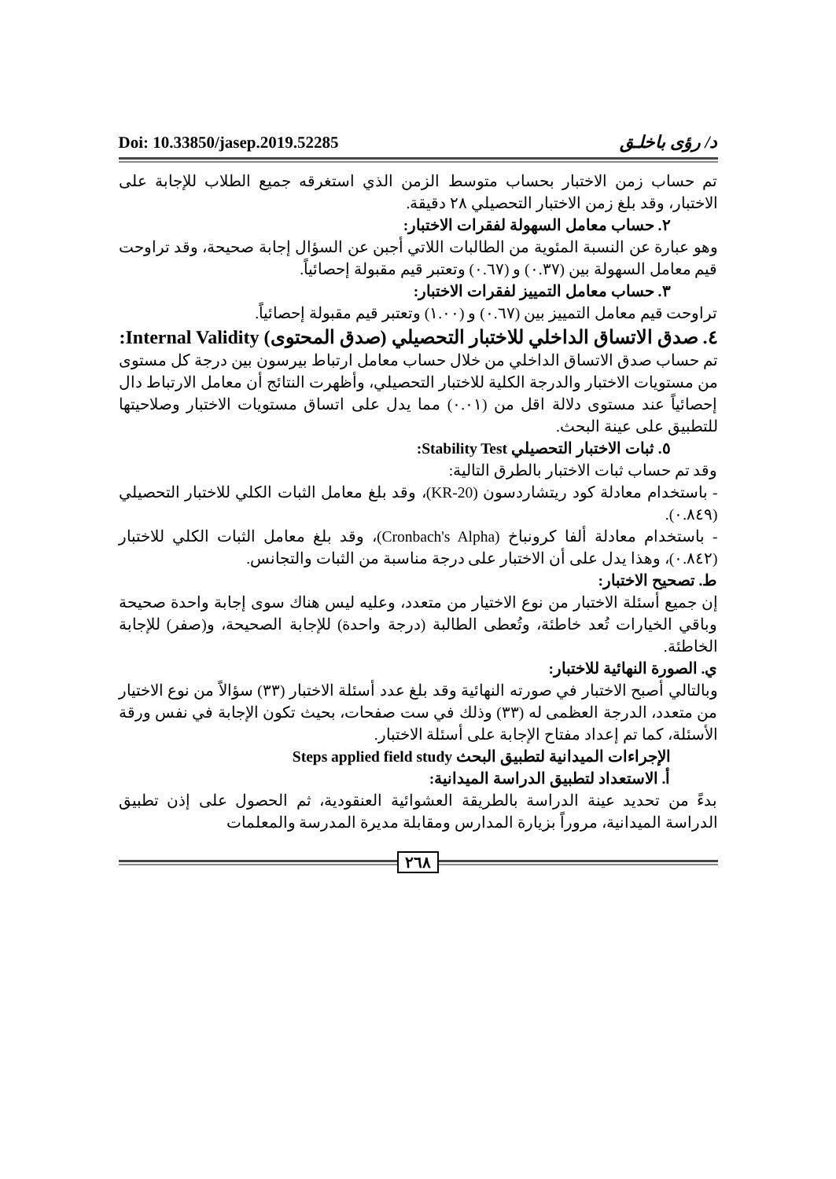Doi: 10.33850/jasep.2019.52285 د/ رؤى باخلـق
تم حساب زمن الاختبار بحساب متوسط الزمن الذي استغرقه جميع الطلاب للإجابة على الاختبار، وقد بلغ زمن الاختبار التحصيلي ٢٨ دقيقة.
٢. حساب معامل السهولة لفقرات الاختبار:
وهو عبارة عن النسبة المئوية من الطالبات اللاتي أجبن عن السؤال إجابة صحيحة، وقد تراوحت قيم معامل السهولة بين (٠.٣٧) و (٠.٦٧) وتعتبر قيم مقبولة إحصائياً.
٣. حساب معامل التمييز لفقرات الاختبار:
تراوحت قيم معامل التمييز بين (٠.٦٧) و (١.٠٠) وتعتبر قيم مقبولة إحصائياً.
٤. صدق الاتساق الداخلي للاختبار التحصيلي (صدق المحتوى) Internal Validity:
تم حساب صدق الاتساق الداخلي من خلال حساب معامل ارتباط بيرسون بين درجة كل مستوى من مستويات الاختبار والدرجة الكلية للاختبار التحصيلي، وأظهرت النتائج أن معامل الارتباط دال إحصائياً عند مستوى دلالة اقل من (٠.٠١) مما يدل على اتساق مستويات الاختبار وصلاحيتها للتطبيق على عينة البحث.
٥. ثبات الاختبار التحصيلي Stability Test:
وقد تم حساب ثبات الاختبار بالطرق التالية:
- باستخدام معادلة كود ريتشاردسون (KR-20)، وقد بلغ معامل الثبات الكلي للاختبار التحصيلي (٠.٨٤٩).
- باستخدام معادلة ألفا كرونباخ (Cronbach's Alpha)، وقد بلغ معامل الثبات الكلي للاختبار (٠.٨٤٢)، وهذا يدل على أن الاختبار على درجة مناسبة من الثبات والتجانس.
ط. تصحيح الاختبار:
إن جميع أسئلة الاختبار من نوع الاختيار من متعدد، وعليه ليس هناك سوى إجابة واحدة صحيحة وباقي الخيارات تُعد خاطئة، وتُعطى الطالبة (درجة واحدة) للإجابة الصحيحة، و(صفر) للإجابة الخاطئة.
ي. الصورة النهائية للاختبار:
وبالتالي أصبح الاختبار في صورته النهائية وقد بلغ عدد أسئلة الاختبار (٣٣) سؤالاً من نوع الاختيار من متعدد، الدرجة العظمى له (٣٣) وذلك في ست صفحات، بحيث تكون الإجابة في نفس ورقة الأسئلة، كما تم إعداد مفتاح الإجابة على أسئلة الاختبار.
الإجراءات الميدانية لتطبيق البحث Steps applied field study
أ. الاستعداد لتطبيق الدراسة الميدانية:
بدءً من تحديد عينة الدراسة بالطريقة العشوائية العنقودية، ثم الحصول على إذن تطبيق الدراسة الميدانية، مروراً بزيارة المدارس ومقابلة مديرة المدرسة والمعلمات
٢٦٨